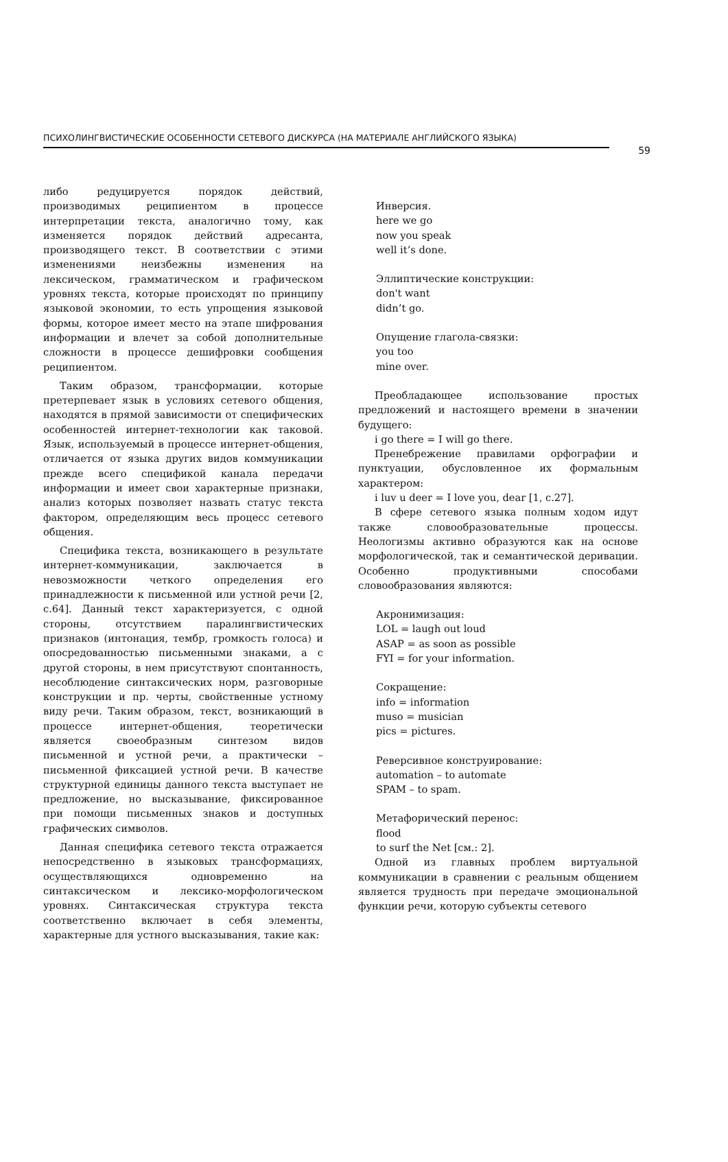ПСИХОЛИНГВИСТИЧЕСКИЕ ОСОБЕННОСТИ СЕТЕВОГО ДИСКУРСА (НА МАТЕРИАЛЕ АНГЛИЙСКОГО ЯЗЫКА)
59
либо редуцируется порядок действий, производимых реципиентом в процессе интерпретации текста, аналогично тому, как изменяется порядок действий адресанта, производящего текст. В соответствии с этими изменениями неизбежны изменения на лексическом, грамматическом и графическом уровнях текста, которые происходят по принципу языковой экономии, то есть упрощения языковой формы, которое имеет место на этапе шифрования информации и влечет за собой дополнительные сложности в процессе дешифровки сообщения реципиентом.
Таким образом, трансформации, которые претерпевает язык в условиях сетевого общения, находятся в прямой зависимости от специфических особенностей интернет-технологии как таковой. Язык, используемый в процессе интернет-общения, отличается от языка других видов коммуникации прежде всего спецификой канала передачи информации и имеет свои характерные признаки, анализ которых позволяет назвать статус текста фактором, определяющим весь процесс сетевого общения.
Специфика текста, возникающего в результате интернет-коммуникации, заключается в невозможности четкого определения его принадлежности к письменной или устной речи [2, с.64]. Данный текст характеризуется, с одной стороны, отсутствием паралингвистических признаков (интонация, тембр, громкость голоса) и опосредованностью письменными знаками, а с другой стороны, в нем присутствуют спонтанность, несоблюдение синтаксических норм, разговорные конструкции и пр. черты, свойственные устному виду речи. Таким образом, текст, возникающий в процессе интернет-общения, теоретически является своеобразным синтезом видов письменной и устной речи, а практически – письменной фиксацией устной речи. В качестве структурной единицы данного текста выступает не предложение, но высказывание, фиксированное при помощи письменных знаков и доступных графических символов.
Данная специфика сетевого текста отражается непосредственно в языковых трансформациях, осуществляющихся одновременно на синтаксическом и лексико-морфологическом уровнях. Синтаксическая структура текста соответственно включает в себя элементы, характерные для устного высказывания, такие как:
Инверсия.
here we go
now you speak
well it’s done.
Эллиптические конструкции:
don't want
didn’t go.
Опущение глагола-связки:
you too
mine over.
Преобладающее использование простых предложений и настоящего времени в значении будущего:
i go there = I will go there.
Пренебрежение правилами орфографии и пунктуации, обусловленное их формальным характером:
i luv u deer = I love you, dear [1, с.27].
В сфере сетевого языка полным ходом идут также словообразовательные процессы. Неологизмы активно образуются как на основе морфологической, так и семантической деривации. Особенно продуктивными способами словообразования являются:
Акронимизация:
LOL = laugh out loud
ASAP = as soon as possible
FYI = for your information.
Сокращение:
info = information
muso = musician
pics = pictures.
Реверсивное конструирование:
automation – to automate
SPAM – to spam.
Метафорический перенос:
flood
to surf the Net [см.: 2].
Одной из главных проблем виртуальной коммуникации в сравнении с реальным общением является трудность при передаче эмоциональной функции речи, которую субъекты сетевого